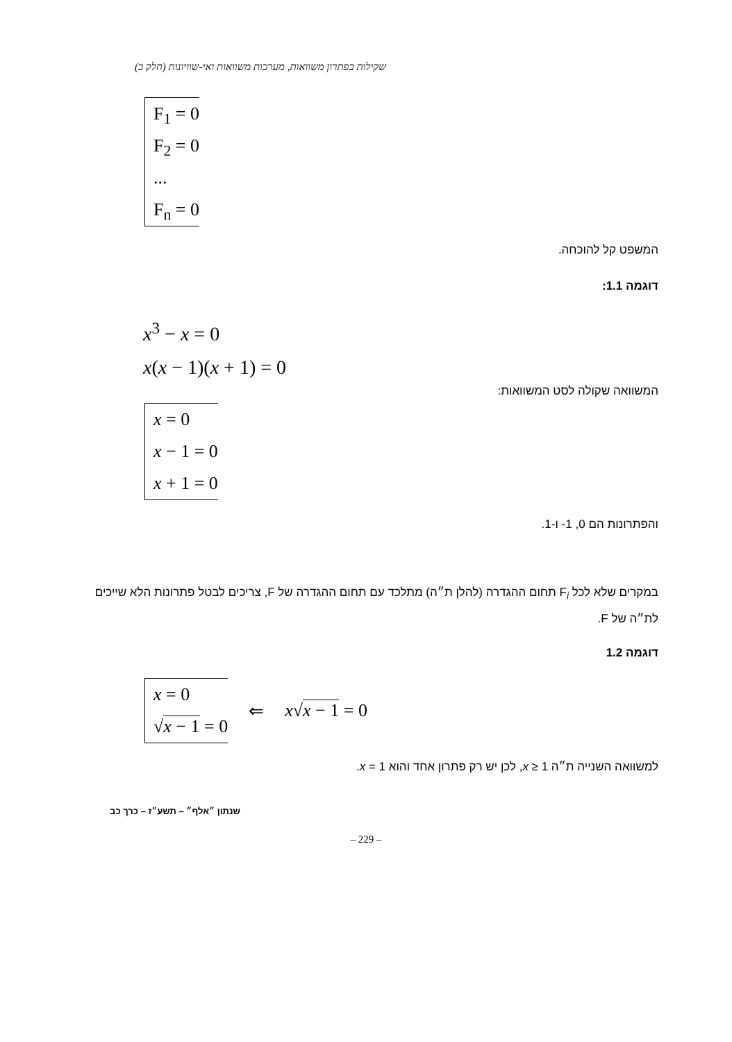שקילות בפתרון משוואות, מערכות משוואות ואי-שוויונות (חלק ב)
F<sub>1</sub> = 0
F<sub>2</sub> = 0
...
F<sub>n</sub> = 0
המשפט קל להוכחה.
דוגמה 1.1:
x<sup>3</sup> − x = 0
x(x − 1)(x + 1) = 0
המשוואה שקולה לסט המשוואות:
x = 0
x − 1 = 0
x + 1 = 0
והפתרונות הם 0, 1- ו-1.
במקרים שלא לכל F<sub>i</sub> תחום ההגדרה (להלן ת״ה) מתלכד עם תחום ההגדרה של F, צריכים לבטל פתרונות הלא שייכים לת״ה של F.
דוגמה 1.2
x = 0
√x − 1 = 0
⇐ x√x − 1 = 0
למשוואה השנייה ת״ה x ≥ 1, לכן יש רק פתרון אחד והוא x = 1.
שנתון ״אלף״ – תשע״ז – כרך כב
– 229 –